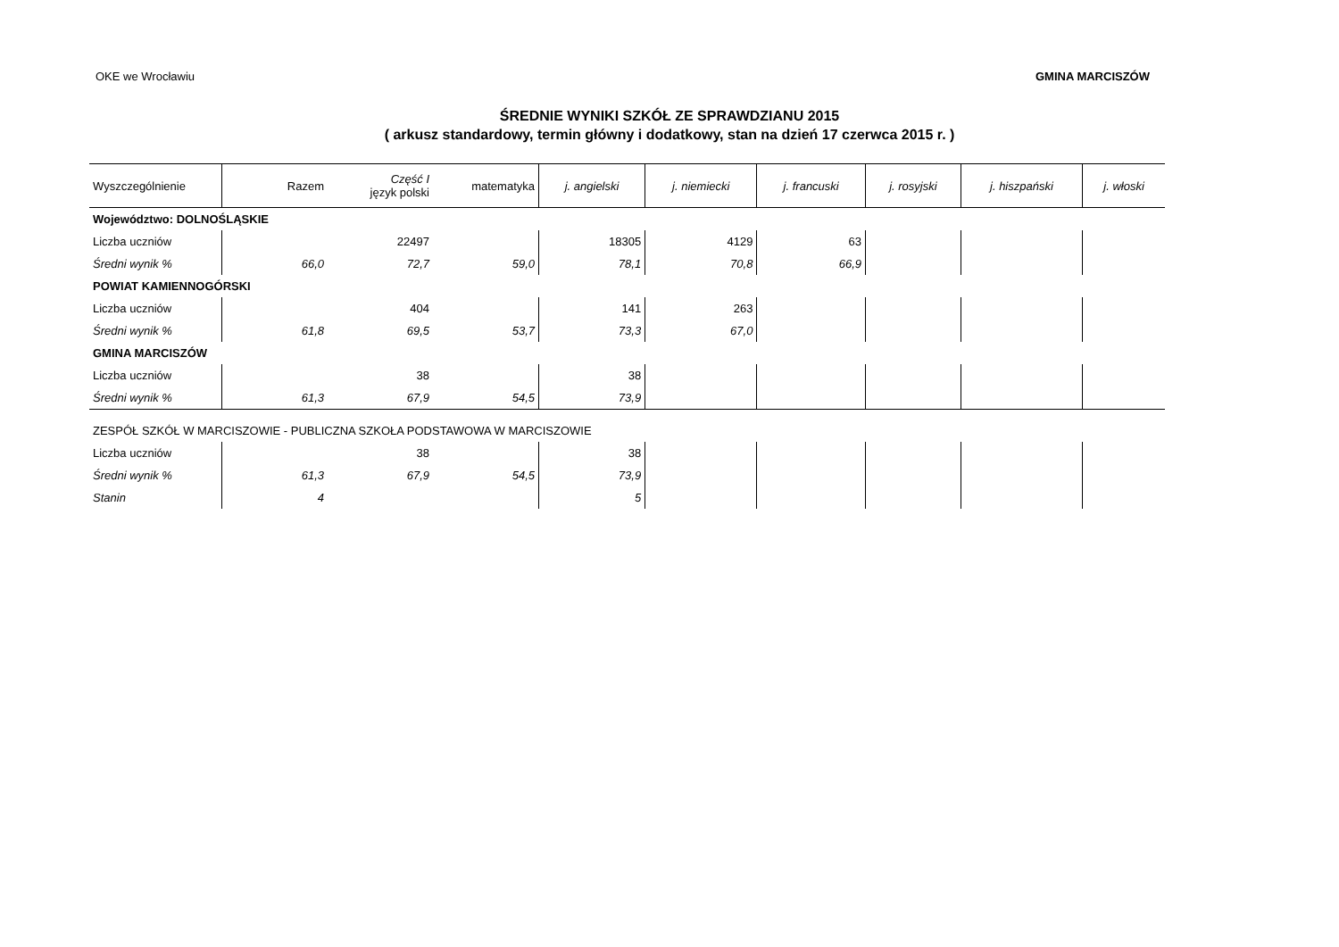OKE we Wrocławiu GMINA MARCISZÓW
ŚREDNIE WYNIKI SZKÓŁ ZE SPRAWDZIANU 2015
( arkusz standardowy, termin główny i dodatkowy, stan na dzień 17 czerwca 2015 r. )
| Wyszczególnienie | Razem | Część I język polski | matematyka | j. angielski | j. niemiecki | j. francuski | j. rosyjski | j. hiszpański | j. włoski |
| --- | --- | --- | --- | --- | --- | --- | --- | --- | --- |
| Województwo: DOLNOŚLĄSKIE | | | | | | | | | |
| Liczba uczniów | | 22497 | | 18305 | 4129 | 63 | | | |
| Średni wynik % | 66,0 | 72,7 | 59,0 | 78,1 | 70,8 | 66,9 | | | |
| POWIAT KAMIENNOGÓRSKI | | | | | | | | | |
| Liczba uczniów | | 404 | | 141 | 263 | | | | |
| Średni wynik % | 61,8 | 69,5 | 53,7 | 73,3 | 67,0 | | | | |
| GMINA MARCISZÓW | | | | | | | | | |
| Liczba uczniów | | 38 | | 38 | | | | | |
| Średni wynik % | 61,3 | 67,9 | 54,5 | 73,9 | | | | | |
| ZESPÓŁ SZKÓŁ W MARCISZOWIE - PUBLICZNA SZKOŁA PODSTAWOWA W MARCISZOWIE | | | | | | | | | |
| Liczba uczniów | | 38 | | 38 | | | | | |
| Średni wynik % | 61,3 | 67,9 | 54,5 | 73,9 | | | | | |
| Stanin | 4 | | | 5 | | | | | |